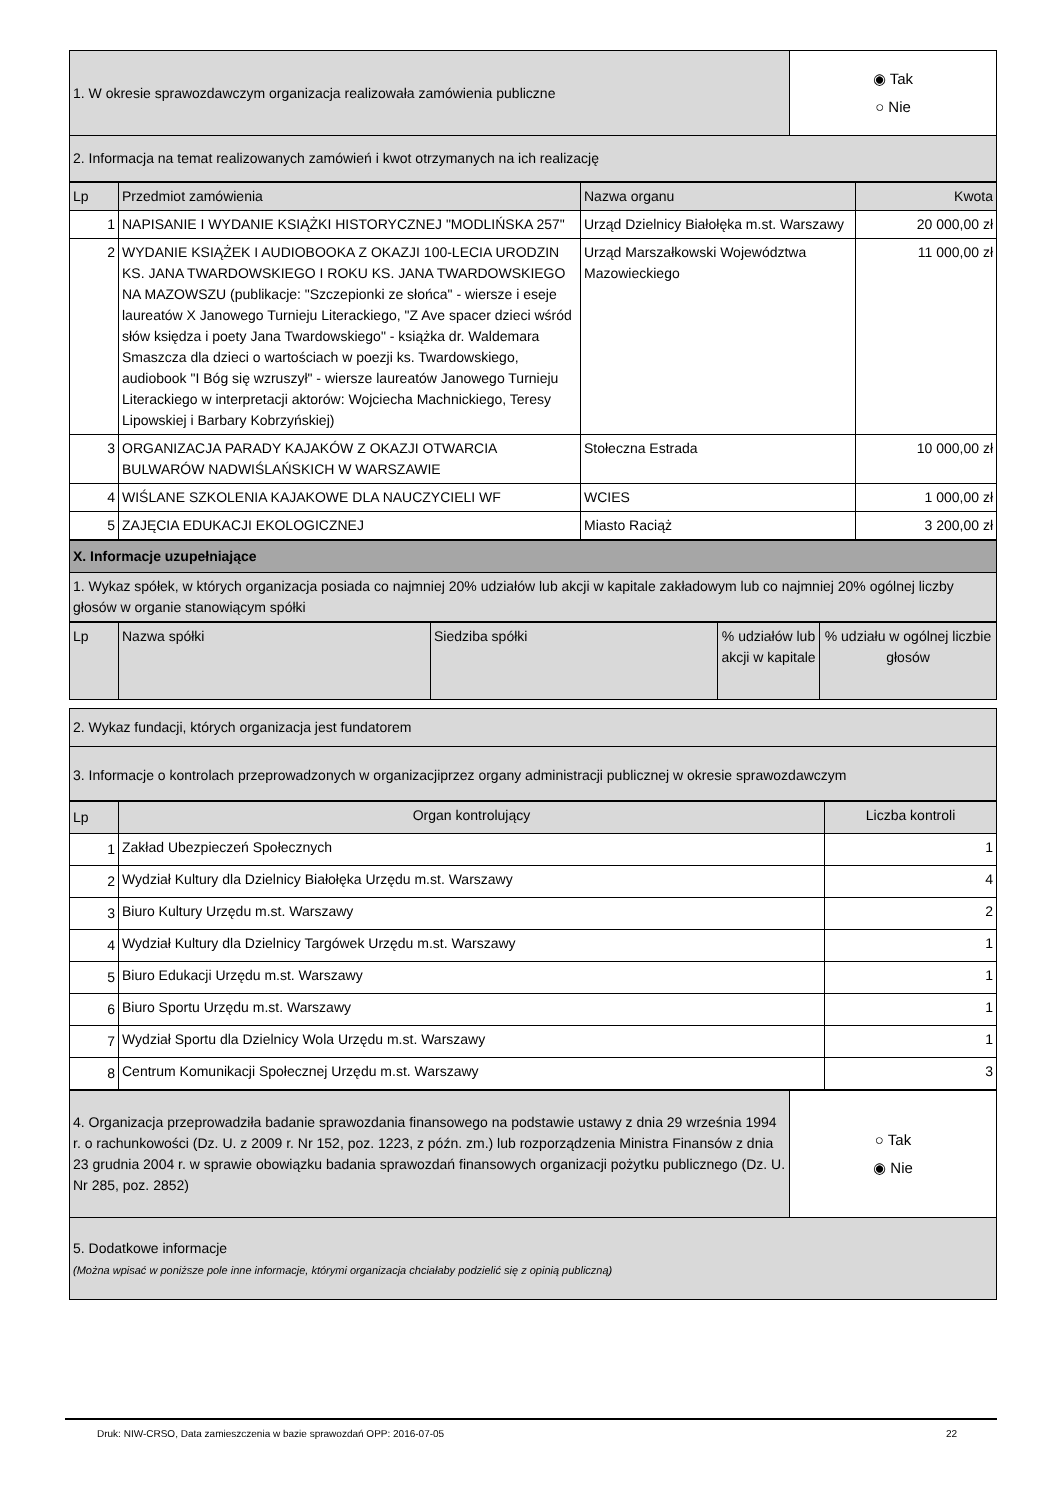| 1. W okresie sprawozdawczym organizacja realizowała zamówienia publiczne | ◉ Tak ○ Nie |
| 2. Informacja na temat realizowanych zamówień i kwot otrzymanych na ich realizację | |
| Lp | Przedmiot zamówienia | Nazwa organu | Kwota |
| --- | --- | --- | --- |
| 1 | NAPISANIE I WYDANIE KSIĄŻKI HISTORYCZNEJ "MODLIŃSKA 257" | Urząd Dzielnicy Białołęka m.st. Warszawy | 20 000,00 zł |
| 2 | WYDANIE KSIĄŻEK I AUDIOBOOKA Z OKAZJI 100-LECIA URODZIN KS. JANA TWARDOWSKIEGO I ROKU KS. JANA TWARDOWSKIEGO NA MAZOWSZU (publikacje: "Szczepionki ze słońca" - wiersze i eseje laureatów X Janowego Turnieju Literackiego, "Z Ave spacer dzieci wśród słów księdza i poety Jana Twardowskiego" - książka dr. Waldemara Smaszcza dla dzieci o wartościach w poezji ks. Twardowskiego, audiobook "I Bóg się wzruszył" - wiersze laureatów Janowego Turnieju Literackiego w interpretacji aktorów: Wojciecha Machnickiego, Teresy Lipowskiej i Barbary Kobrzyńskiej) | Urząd Marszałkowski Województwa Mazowieckiego | 11 000,00 zł |
| 3 | ORGANIZACJA PARADY KAJAKÓW Z OKAZJI OTWARCIA BULWARÓW NADWIŚLAŃSKICH W WARSZAWIE | Stołeczna Estrada | 10 000,00 zł |
| 4 | WIŚLANE SZKOLENIA KAJAKOWE DLA NAUCZYCIELI WF | WCIES | 1 000,00 zł |
| 5 | ZAJĘCIA EDUKACJI EKOLOGICZNEJ | Miasto Raciąż | 3 200,00 zł |
| X. Informacje uzupełniające |
| 1. Wykaz spółek, w których organizacja posiada co najmniej 20% udziałów lub akcji w kapitale zakładowym lub co najmniej 20% ogólnej liczby głosów w organie stanowiącym spółki |
| Lp | Nazwa spółki | Siedziba spółki | % udziałów lub akcji w kapitale | % udziału w ogólnej liczbie głosów |
| 2. Wykaz fundacji, których organizacja jest fundatorem |
| 3. Informacje o kontrolach przeprowadzonych w organizacjiprzez organy administracji publicznej w okresie sprawozdawczym |
| Lp | Organ kontrolujący | Liczba kontroli |
| 1 | Zakład Ubezpieczeń Społecznych | 1 |
| 2 | Wydział Kultury dla Dzielnicy Białołęka Urzędu m.st. Warszawy | 4 |
| 3 | Biuro Kultury Urzędu m.st. Warszawy | 2 |
| 4 | Wydział Kultury dla Dzielnicy Targówek Urzędu m.st. Warszawy | 1 |
| 5 | Biuro Edukacji Urzędu m.st. Warszawy | 1 |
| 6 | Biuro Sportu Urzędu m.st. Warszawy | 1 |
| 7 | Wydział Sportu dla Dzielnicy Wola Urzędu m.st. Warszawy | 1 |
| 8 | Centrum Komunikacji Społecznej Urzędu m.st. Warszawy | 3 |
| 4. Organizacja przeprowadziła badanie sprawozdania finansowego na podstawie ustawy z dnia 29 września 1994 r. o rachunkowości (Dz. U. z 2009 r. Nr 152, poz. 1223, z późn. zm.) lub rozporządzenia Ministra Finansów z dnia 23 grudnia 2004 r. w sprawie obowiązku badania sprawozdań finansowych organizacji pożytku publicznego (Dz. U. Nr 285, poz. 2852) | ○ Tak ◉ Nie |
| 5. Dodatkowe informacje (Można wpisać w poniższe pole inne informacje, którymi organizacja chciałaby podzielić się z opinią publiczną) | |
22
Druk: NIW-CRSO, Data zamieszczenia w bazie sprawozdań OPP: 2016-07-05